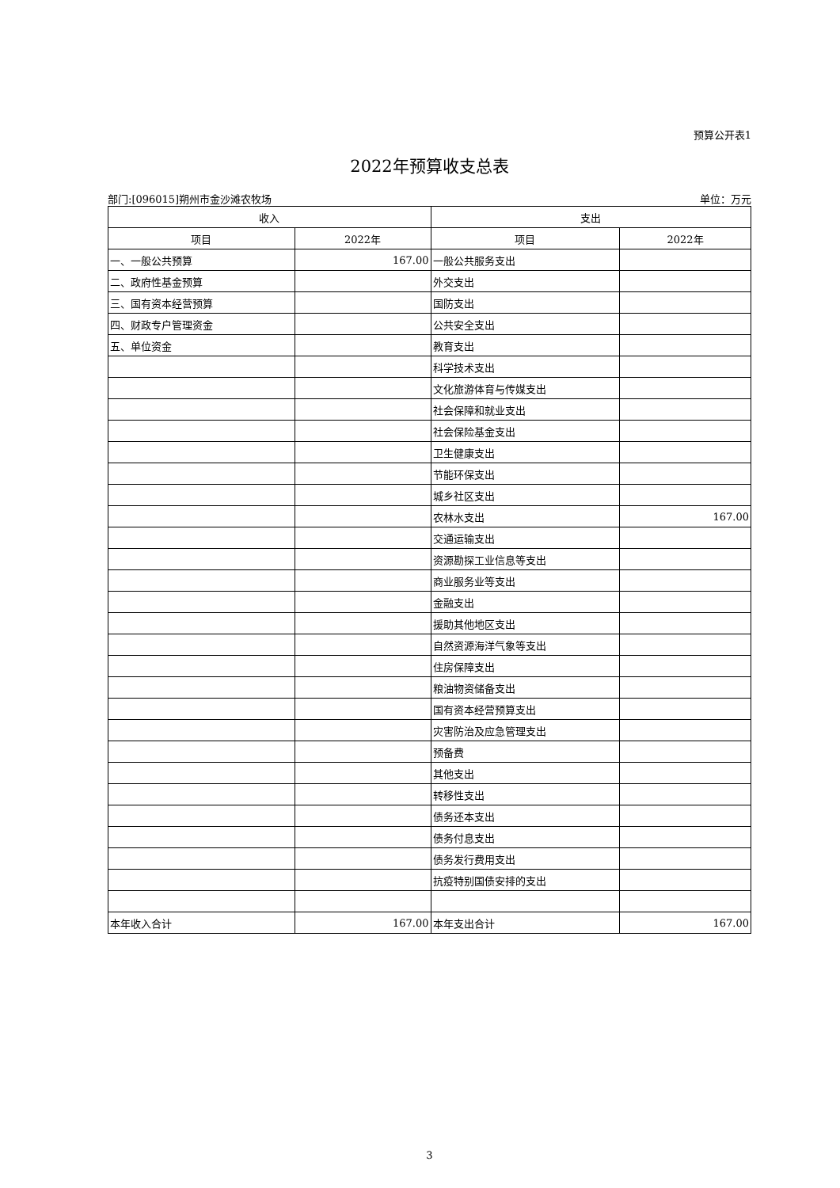预算公开表1
2022年预算收支总表
部门:[096015]朔州市金沙滩农牧场 单位：万元
| 收入 | | 支出 | |
| --- | --- | --- | --- |
| 项目 | 2022年 | 项目 | 2022年 |
| 一、一般公共预算 | 167.00 | 一般公共服务支出 | |
| 二、政府性基金预算 | | 外交支出 | |
| 三、国有资本经营预算 | | 国防支出 | |
| 四、财政专户管理资金 | | 公共安全支出 | |
| 五、单位资金 | | 教育支出 | |
| | | 科学技术支出 | |
| | | 文化旅游体育与传媒支出 | |
| | | 社会保障和就业支出 | |
| | | 社会保险基金支出 | |
| | | 卫生健康支出 | |
| | | 节能环保支出 | |
| | | 城乡社区支出 | |
| | | 农林水支出 | 167.00 |
| | | 交通运输支出 | |
| | | 资源勘探工业信息等支出 | |
| | | 商业服务业等支出 | |
| | | 金融支出 | |
| | | 援助其他地区支出 | |
| | | 自然资源海洋气象等支出 | |
| | | 住房保障支出 | |
| | | 粮油物资储备支出 | |
| | | 国有资本经营预算支出 | |
| | | 灾害防治及应急管理支出 | |
| | | 预备费 | |
| | | 其他支出 | |
| | | 转移性支出 | |
| | | 债务还本支出 | |
| | | 债务付息支出 | |
| | | 债务发行费用支出 | |
| | | 抗疫特别国债安排的支出 | |
| 本年收入合计 | 167.00 | 本年支出合计 | 167.00 |
3